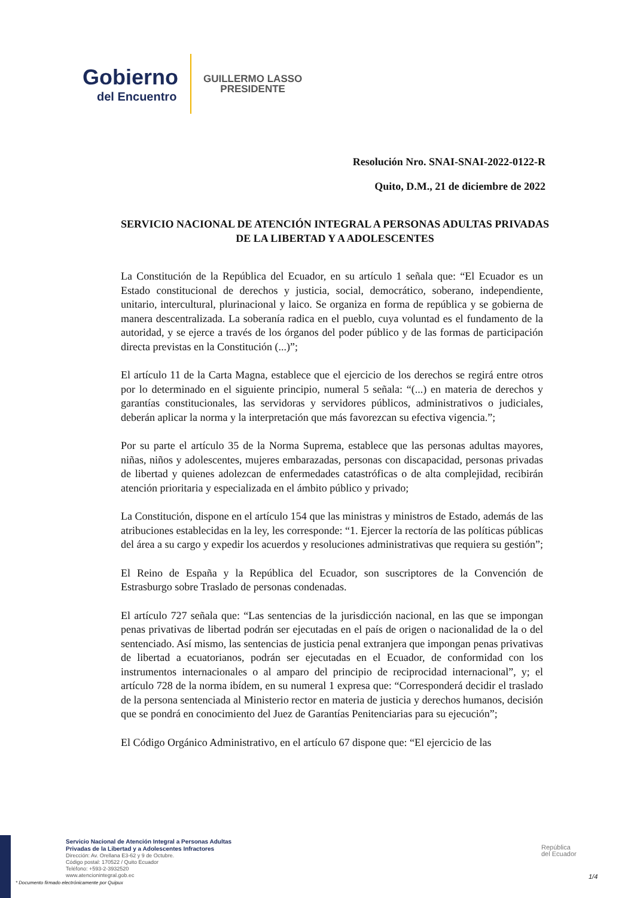Gobierno
del Encuentro
GUILLERMO LASSO
PRESIDENTE
Resolución Nro. SNAI-SNAI-2022-0122-R
Quito, D.M., 21 de diciembre de 2022
SERVICIO NACIONAL DE ATENCIÓN INTEGRAL A PERSONAS ADULTAS PRIVADAS DE LA LIBERTAD Y A ADOLESCENTES
La Constitución de la República del Ecuador, en su artículo 1 señala que: “El Ecuador es un Estado constitucional de derechos y justicia, social, democrático, soberano, independiente, unitario, intercultural, plurinacional y laico. Se organiza en forma de república y se gobierna de manera descentralizada. La soberanía radica en el pueblo, cuya voluntad es el fundamento de la autoridad, y se ejerce a través de los órganos del poder público y de las formas de participación directa previstas en la Constitución (...)”;
El artículo 11 de la Carta Magna, establece que el ejercicio de los derechos se regirá entre otros por lo determinado en el siguiente principio, numeral 5 señala: “(...) en materia de derechos y garantías constitucionales, las servidoras y servidores públicos, administrativos o judiciales, deberán aplicar la norma y la interpretación que más favorezcan su efectiva vigencia.”;
Por su parte el artículo 35 de la Norma Suprema, establece que las personas adultas mayores, niñas, niños y adolescentes, mujeres embarazadas, personas con discapacidad, personas privadas de libertad y quienes adolezcan de enfermedades catastróficas o de alta complejidad, recibirán atención prioritaria y especializada en el ámbito público y privado;
La Constitución, dispone en el artículo 154 que las ministras y ministros de Estado, además de las atribuciones establecidas en la ley, les corresponde: “1. Ejercer la rectoría de las políticas públicas del área a su cargo y expedir los acuerdos y resoluciones administrativas que requiera su gestión”;
El Reino de España y la República del Ecuador, son suscriptores de la Convención de Estrasburgo sobre Traslado de personas condenadas.
El artículo 727 señala que: “Las sentencias de la jurisdicción nacional, en las que se impongan penas privativas de libertad podrán ser ejecutadas en el país de origen o nacionalidad de la o del sentenciado. Así mismo, las sentencias de justicia penal extranjera que impongan penas privativas de libertad a ecuatorianos, podrán ser ejecutadas en el Ecuador, de conformidad con los instrumentos internacionales o al amparo del principio de reciprocidad internacional”, y; el artículo 728 de la norma ibídem, en su numeral 1 expresa que: “Corresponderá decidir el traslado de la persona sentenciada al Ministerio rector en materia de justicia y derechos humanos, decisión que se pondrá en conocimiento del Juez de Garantías Penitenciarias para su ejecución”;
El Código Orgánico Administrativo, en el artículo 67 dispone que: “El ejercicio de las
Servicio Nacional de Atención Integral a Personas Adultas
Privadas de la Libertad y a Adolescentes Infractores
Dirección: Av. Orellana E3-62 y 9 de Octubre.
Código postal: 170522 / Quito Ecuador
Teléfono: +593-2-3932520
www.atencionintegral.gob.ec
República
del Ecuador
* Documento firmado electrónicamente por Quipux
1/4